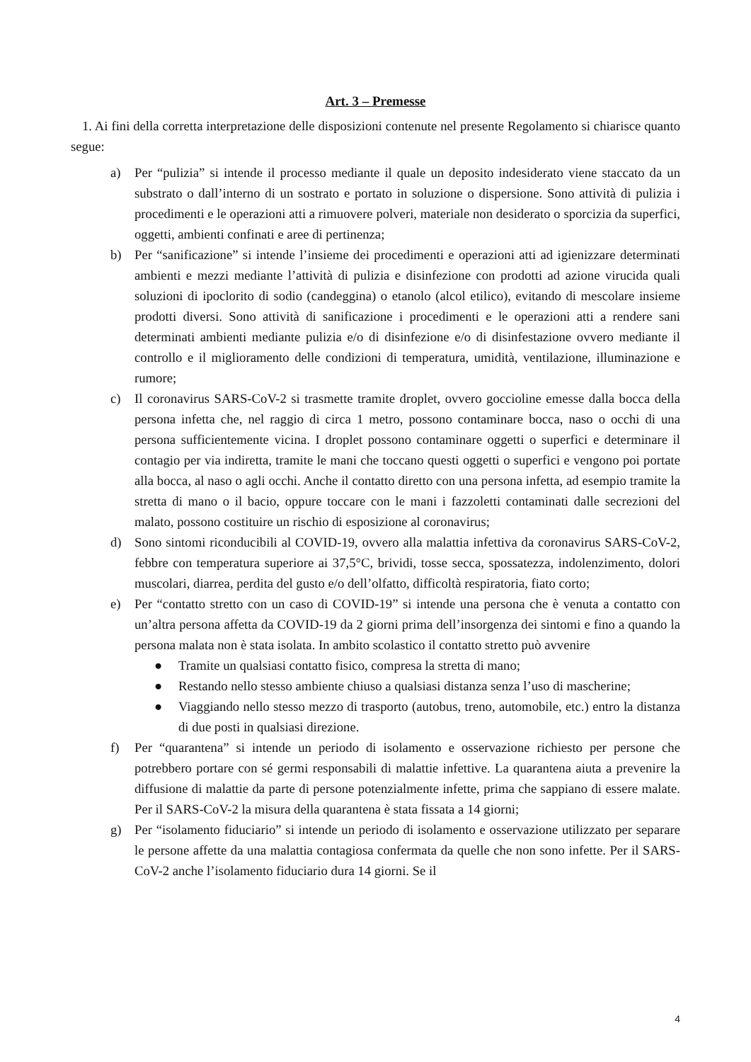Art. 3 – Premesse
1. Ai fini della corretta interpretazione delle disposizioni contenute nel presente Regolamento si chiarisce quanto segue:
a) Per “pulizia” si intende il processo mediante il quale un deposito indesiderato viene staccato da un substrato o dall’interno di un sostrato e portato in soluzione o dispersione. Sono attività di pulizia i procedimenti e le operazioni atti a rimuovere polveri, materiale non desiderato o sporcizia da superfici, oggetti, ambienti confinati e aree di pertinenza;
b) Per “sanificazione” si intende l’insieme dei procedimenti e operazioni atti ad igienizzare determinati ambienti e mezzi mediante l’attività di pulizia e disinfezione con prodotti ad azione virucida quali soluzioni di ipoclorito di sodio (candeggina) o etanolo (alcol etilico), evitando di mescolare insieme prodotti diversi. Sono attività di sanificazione i procedimenti e le operazioni atti a rendere sani determinati ambienti mediante pulizia e/o di disinfezione e/o di disinfestazione ovvero mediante il controllo e il miglioramento delle condizioni di temperatura, umidità, ventilazione, illuminazione e rumore;
c) Il coronavirus SARS-CoV-2 si trasmette tramite droplet, ovvero goccioline emesse dalla bocca della persona infetta che, nel raggio di circa 1 metro, possono contaminare bocca, naso o occhi di una persona sufficientemente vicina. I droplet possono contaminare oggetti o superfici e determinare il contagio per via indiretta, tramite le mani che toccano questi oggetti o superfici e vengono poi portate alla bocca, al naso o agli occhi. Anche il contatto diretto con una persona infetta, ad esempio tramite la stretta di mano o il bacio, oppure toccare con le mani i fazzoletti contaminati dalle secrezioni del malato, possono costituire un rischio di esposizione al coronavirus;
d) Sono sintomi riconducibili al COVID-19, ovvero alla malattia infettiva da coronavirus SARS-CoV-2, febbre con temperatura superiore ai 37,5°C, brividi, tosse secca, spossatezza, indolenzimento, dolori muscolari, diarrea, perdita del gusto e/o dell’olfatto, difficoltà respiratoria, fiato corto;
e) Per “contatto stretto con un caso di COVID-19” si intende una persona che è venuta a contatto con un’altra persona affetta da COVID-19 da 2 giorni prima dell’insorgenza dei sintomi e fino a quando la persona malata non è stata isolata. In ambito scolastico il contatto stretto può avvenire
● Tramite un qualsiasi contatto fisico, compresa la stretta di mano;
● Restando nello stesso ambiente chiuso a qualsiasi distanza senza l’uso di mascherine;
● Viaggiando nello stesso mezzo di trasporto (autobus, treno, automobile, etc.) entro la distanza di due posti in qualsiasi direzione.
f) Per “quarantena” si intende un periodo di isolamento e osservazione richiesto per persone che potrebbero portare con sé germi responsabili di malattie infettive. La quarantena aiuta a prevenire la diffusione di malattie da parte di persone potenzialmente infette, prima che sappiano di essere malate. Per il SARS-CoV-2 la misura della quarantena è stata fissata a 14 giorni;
g) Per “isolamento fiduciario” si intende un periodo di isolamento e osservazione utilizzato per separare le persone affette da una malattia contagiosa confermata da quelle che non sono infette. Per il SARS-CoV-2 anche l’isolamento fiduciario dura 14 giorni. Se il
4